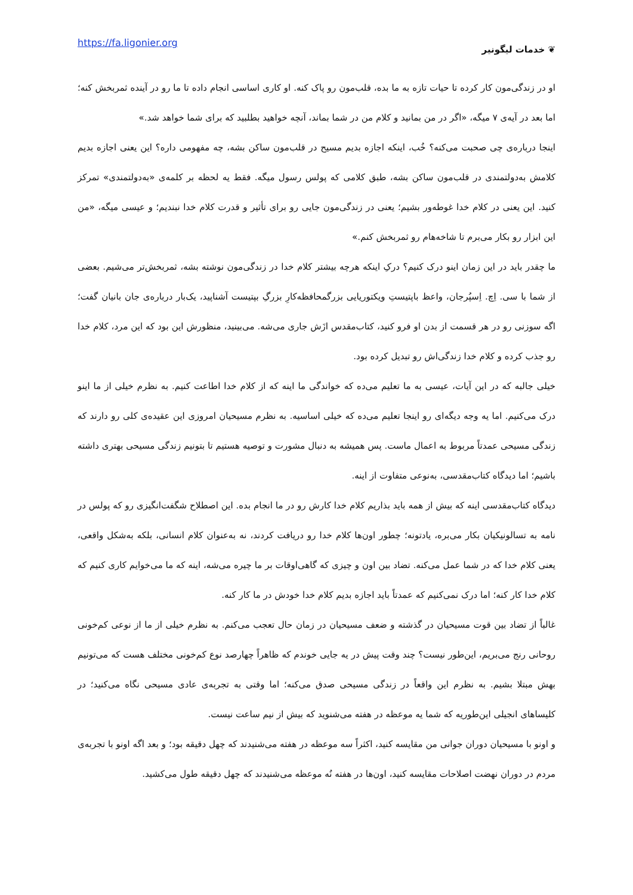https://fa.ligonier.org ❦ خدمات لیگونیر
او در زندگی‌مون کار کرده تا حیات تازه به ما بده، قلب‌مون رو پاک کنه. او کاری اساسی انجام داده تا ما رو در آینده ثمربخش کنه؛ اما بعد در آیه‌ی ۷ میگه، «اگر در من بمانید و کلام من در شما بماند، آنچه خواهید بطلبید که برای شما خواهد شد.»
اینجا درباره‌ی چی صحبت می‌کنه؟ خُب، اینکه اجازه بدیم مسیح در قلب‌مون ساکن بشه، چه مفهومی داره؟ این یعنی اجازه بدیم کلامش به‌دولتمندی در قلب‌مون ساکن بشه، طبق کلامی که پولس رسول میگه. فقط یه لحظه بر کلمه‌ی «به‌دولتمندی» تمرکز کنید. این یعنی در کلام خدا غوطه‌ور بشیم؛ یعنی در زندگی‌مون جایی رو برای تأثیر و قدرت کلام خدا نبندیم؛ و عیسی میگه، «من این ابزار رو بکار می‌برم تا شاخه‌هام رو ثمربخش کنم.»
ما چقدر باید در این زمان اینو درک کنیم؟ درکِ اینکه هرچه بیشتر کلام خدا در زندگی‌مون نوشته بشه، ثمربخش‌تر می‌شیم. بعضی از شما با سی. اِچ. اِسپُرجان، واعظ باپتیستِ ویکتوریایی بزرگمحافظه‌کارِ بزرگِ بپتیست آشناپید، یک‌بار درباره‌ی جان بانیان گفت؛ اگه سوزنی رو در هر قسمت از بدن او فرو کنید، کتاب‌مقدس ازَش جاری می‌شه. می‌بینید، منظورش این بود که این مرد، کلام خدا رو جذب کرده و کلام خدا زندگی‌اش رو تبدیل کرده بود.
خیلی جالبه که در این آیات، عیسی به ما تعلیم می‌ده که خواندگی ما اینه که از کلام خدا اطاعت کنیم. به نظرم خیلی از ما اینو درک می‌کنیم. اما یه وجه دیگه‌ای رو اینجا تعلیم می‌ده که خیلی اساسیه. به نظرم مسیحیان امروزی این عقیده‌ی کلی رو دارند که زندگی مسیحی عمدتاً مربوط به اعمال ماست. پس همیشه به دنبال مشورت و توصیه هستیم تا بتونیم زندگی مسیحی بهتری داشته باشیم؛ اما دیدگاه کتاب‌مقدسی، به‌نوعی متفاوت از اینه.
دیدگاه کتاب‌مقدسی اینه که بیش از همه باید بذاریم کلام خدا کارش رو در ما انجام بده. این اصطلاح شگفت‌انگیزی رو که پولس در نامه به تسالونیکیان بکار می‌بره، یادتونه؛ چطور اون‌ها کلام خدا رو دریافت کردند، نه به‌عنوان کلام انسانی، بلکه به‌شکل واقعی، یعنی کلام خدا که در شما عمل می‌کنه. تضاد بین اون و چیزی که گاهی‌اوقات بر ما چیره می‌شه، اینه که ما می‌خوایم کاری کنیم که کلام خدا کار کنه؛ اما درک نمی‌کنیم که عمدتاً باید اجازه بدیم کلام خدا خودش در ما کار کنه.
غالباً از تضاد بین قوت مسیحیان در گذشته و ضعف مسیحیان در زمان حال تعجب می‌کنم. به نظرم خیلی از ما از نوعی کم‌خونی روحانی رنج می‌بریم، این‌طور نیست؟ چند وقت پیش در یه جایی خوندم که ظاهراً چهارصد نوع کم‌خونی مختلف هست که می‌تونیم بهش مبتلا بشیم. به نظرم این واقعاً در زندگی مسیحی صدق می‌کنه؛ اما وقتی به تجربه‌ی عادی مسیحی نگاه می‌کنید؛ در کلیساهای انجیلی این‌طوریه که شما یه موعظه در هفته می‌شنوید که بیش از نیم ساعت نیست.
و اونو با مسیحیان دوران جوانی من مقایسه کنید، اکثراً سه موعظه در هفته می‌شنیدند که چهل دقیقه بود؛ و بعد اگه اونو با تجربه‌ی مردم در دوران نهضت اصلاحات مقایسه کنید، اون‌ها در هفته نُه موعظه می‌شنیدند که چهل دقیقه طول می‌کشید.